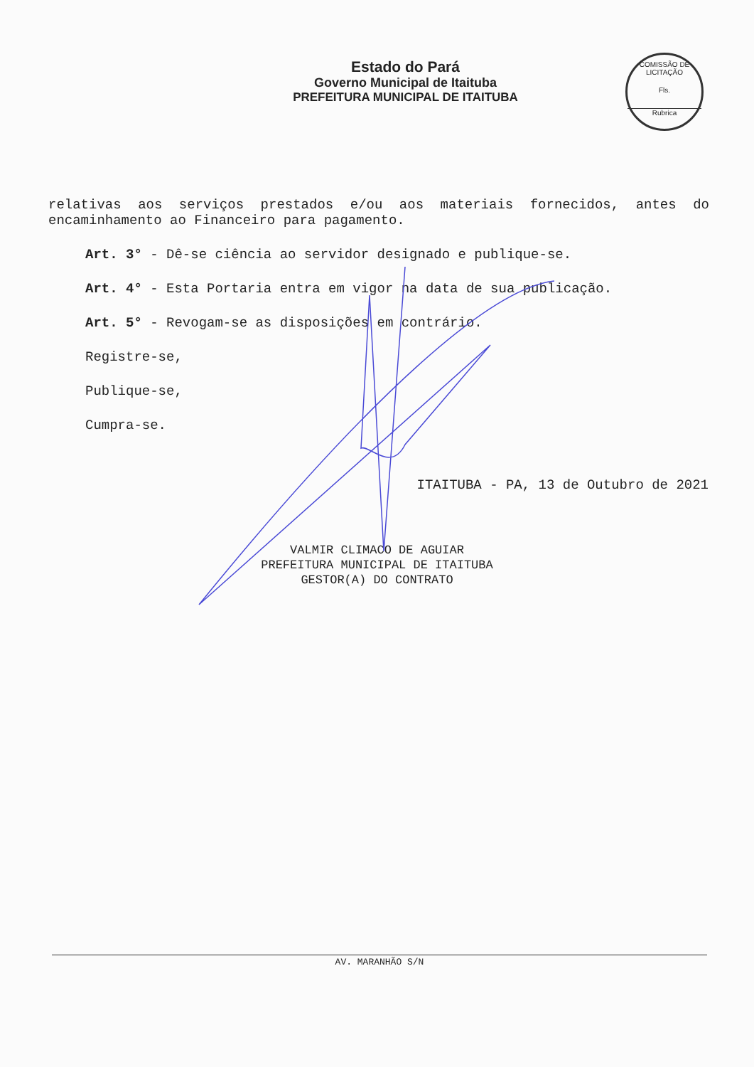COMISSÃO DE LICITAÇÃO
Fls.
Rubrica
Estado do Pará
Governo Municipal de Itaituba
PREFEITURA MUNICIPAL DE ITAITUBA
relativas aos serviços prestados e/ou aos materiais fornecidos, antes do encaminhamento ao Financeiro para pagamento.
Art. 3° - Dê-se ciência ao servidor designado e publique-se.
Art. 4° - Esta Portaria entra em vigor na data de sua publicação.
Art. 5° - Revogam-se as disposições em contrário.
Registre-se,
Publique-se,
Cumpra-se.
ITAITUBA - PA, 13 de Outubro de 2021
VALMIR CLIMACO DE AGUIAR
PREFEITURA MUNICIPAL DE ITAITUBA
GESTOR(A) DO CONTRATO
AV. MARANHÃO S/N